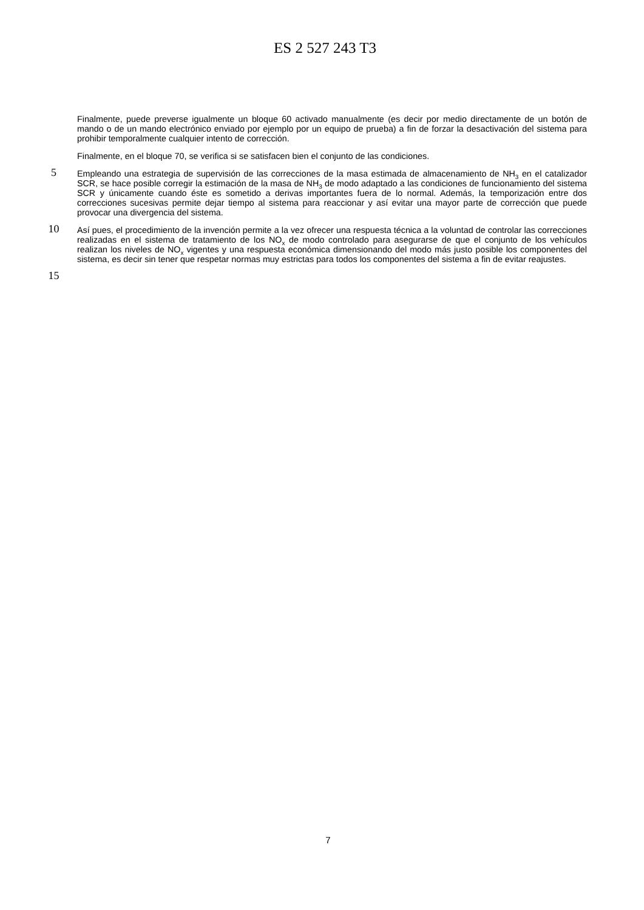ES 2 527 243 T3
Finalmente, puede preverse igualmente un bloque 60 activado manualmente (es decir por medio directamente de un botón de mando o de un mando electrónico enviado por ejemplo por un equipo de prueba) a fin de forzar la desactivación del sistema para prohibir temporalmente cualquier intento de corrección.
Finalmente, en el bloque 70, se verifica si se satisfacen bien el conjunto de las condiciones.
5
Empleando una estrategia de supervisión de las correcciones de la masa estimada de almacenamiento de NH<sub>3</sub> en el catalizador SCR, se hace posible corregir la estimación de la masa de NH<sub>3</sub> de modo adaptado a las condiciones de funcionamiento del sistema SCR y únicamente cuando éste es sometido a derivas importantes fuera de lo normal. Además, la temporización entre dos correcciones sucesivas permite dejar tiempo al sistema para reaccionar y así evitar una mayor parte de corrección que puede provocar una divergencia del sistema.
10
Así pues, el procedimiento de la invención permite a la vez ofrecer una respuesta técnica a la voluntad de controlar las correcciones realizadas en el sistema de tratamiento de los NO<sub>x</sub> de modo controlado para asegurarse de que el conjunto de los vehículos realizan los niveles de NO<sub>x</sub> vigentes y una respuesta económica dimensionando del modo más justo posible los componentes del sistema, es decir sin tener que respetar normas muy estrictas para todos los componentes del sistema a fin de evitar reajustes.
15
7